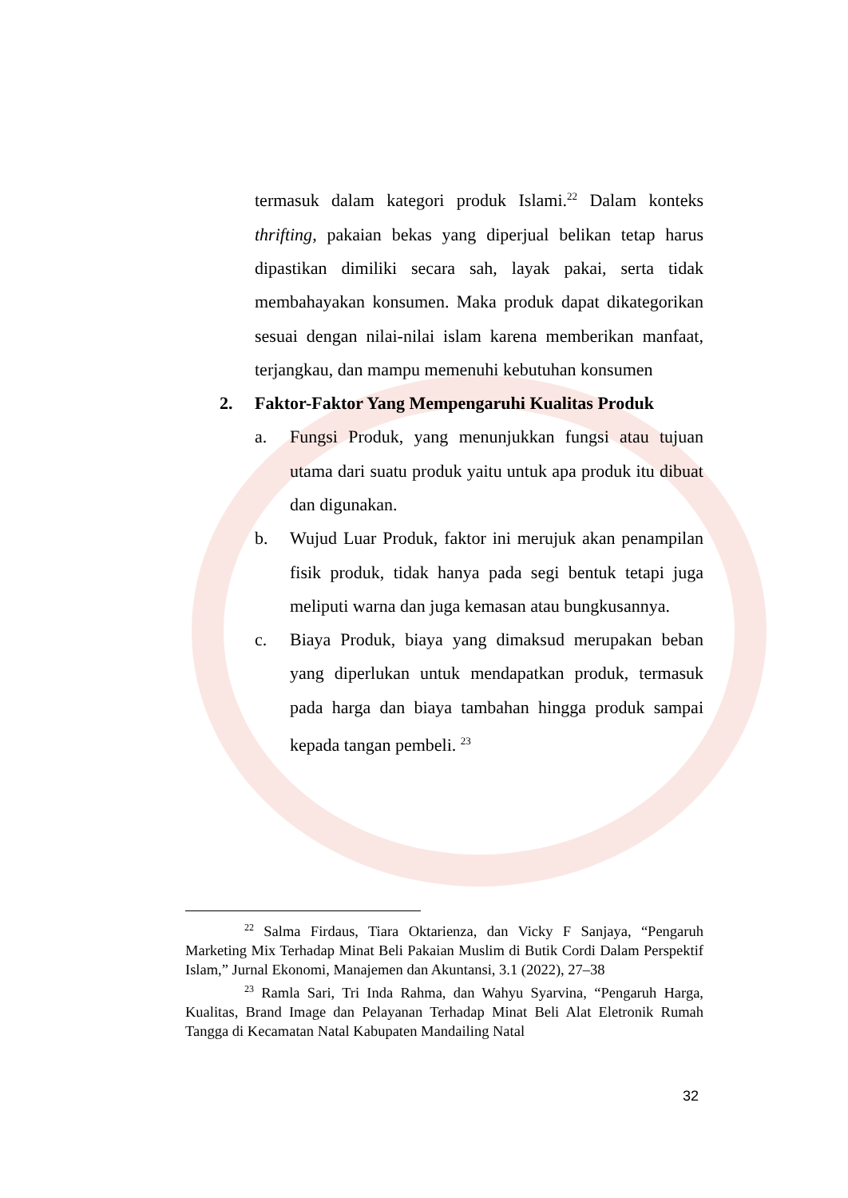termasuk dalam kategori produk Islami.<sup>22</sup> Dalam konteks thrifting, pakaian bekas yang diperjual belikan tetap harus dipastikan dimiliki secara sah, layak pakai, serta tidak membahayakan konsumen. Maka produk dapat dikategorikan sesuai dengan nilai-nilai islam karena memberikan manfaat, terjangkau, dan mampu memenuhi kebutuhan konsumen
2. Faktor-Faktor Yang Mempengaruhi Kualitas Produk
a. Fungsi Produk, yang menunjukkan fungsi atau tujuan utama dari suatu produk yaitu untuk apa produk itu dibuat dan digunakan.
b. Wujud Luar Produk, faktor ini merujuk akan penampilan fisik produk, tidak hanya pada segi bentuk tetapi juga meliputi warna dan juga kemasan atau bungkusannya.
c. Biaya Produk, biaya yang dimaksud merupakan beban yang diperlukan untuk mendapatkan produk, termasuk pada harga dan biaya tambahan hingga produk sampai kepada tangan pembeli. <sup>23</sup>
<sup>22</sup> Salma Firdaus, Tiara Oktarienza, dan Vicky F Sanjaya, “Pengaruh Marketing Mix Terhadap Minat Beli Pakaian Muslim di Butik Cordi Dalam Perspektif Islam,” Jurnal Ekonomi, Manajemen dan Akuntansi, 3.1 (2022), 27–38
<sup>23</sup> Ramla Sari, Tri Inda Rahma, dan Wahyu Syarvina, “Pengaruh Harga, Kualitas, Brand Image dan Pelayanan Terhadap Minat Beli Alat Eletronik Rumah Tangga di Kecamatan Natal Kabupaten Mandailing Natal
32